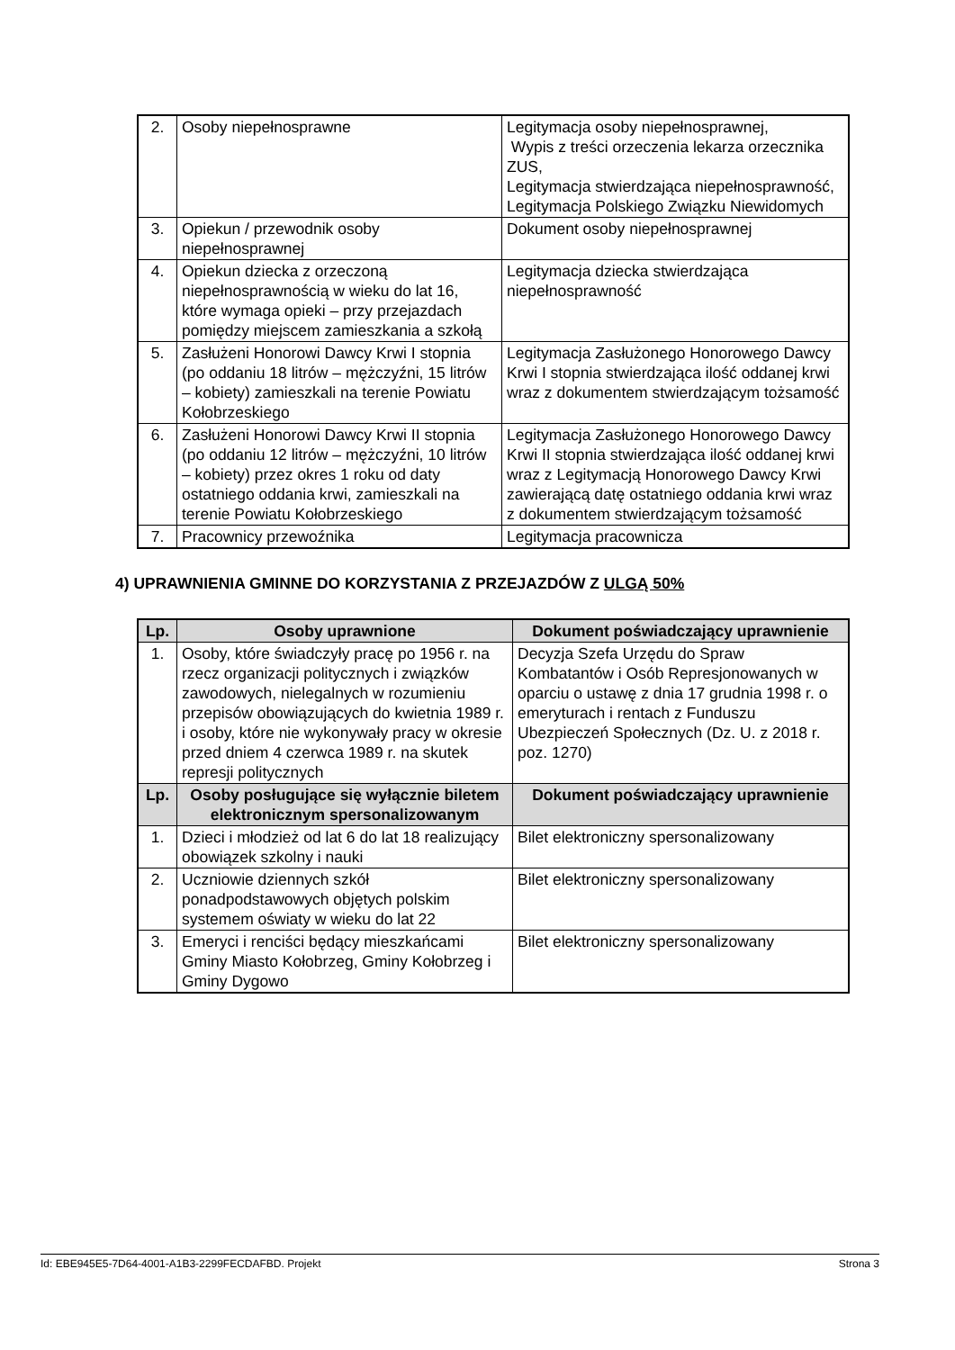| 2. | Osoby niepełnosprawne | Legitymacja osoby niepełnosprawnej, Wypis z treści orzeczenia lekarza orzecznika ZUS, Legitymacja stwierdzająca niepełnosprawność, Legitymacja Polskiego Związku Niewidomych |
| 3. | Opiekun / przewodnik osoby niepełnosprawnej | Dokument osoby niepełnosprawnej |
| 4. | Opiekun dziecka z orzeczoną niepełnosprawnością w wieku do lat 16, które wymaga opieki – przy przejazdach pomiędzy miejscem zamieszkania a szkołą | Legitymacja dziecka stwierdzająca niepełnosprawność |
| 5. | Zasłużeni Honorowi Dawcy Krwi I stopnia (po oddaniu 18 litrów – mężczyźni, 15 litrów – kobiety) zamieszkali na terenie Powiatu Kołobrzeskiego | Legitymacja Zasłużonego Honorowego Dawcy Krwi I stopnia stwierdzająca ilość oddanej krwi wraz z dokumentem stwierdzającym tożsamość |
| 6. | Zasłużeni Honorowi Dawcy Krwi II stopnia (po oddaniu 12 litrów – mężczyźni, 10 litrów – kobiety) przez okres 1 roku od daty ostatniego oddania krwi, zamieszkali na terenie Powiatu Kołobrzeskiego | Legitymacja Zasłużonego Honorowego Dawcy Krwi II stopnia stwierdzająca ilość oddanej krwi wraz z Legitymacją Honorowego Dawcy Krwi zawierającą datę ostatniego oddania krwi wraz z dokumentem stwierdzającym tożsamość |
| 7. | Pracownicy przewoźnika | Legitymacja pracownicza |
4) UPRAWNIENIA GMINNE DO KORZYSTANIA Z PRZEJAZDÓW Z ULGĄ 50%
| Lp. | Osoby uprawnione | Dokument poświadczający uprawnienie |
| --- | --- | --- |
| 1. | Osoby, które świadczyły pracę po 1956 r. na rzecz organizacji politycznych i związków zawodowych, nielegalnych w rozumieniu przepisów obowiązujących do kwietnia 1989 r. i osoby, które nie wykonywały pracy w okresie przed dniem 4 czerwca 1989 r. na skutek represji politycznych | Decyzja Szefa Urzędu do Spraw Kombatantów i Osób Represjonowanych w oparciu o ustawę z dnia 17 grudnia 1998 r. o emeryturach i rentach z Funduszu Ubezpieczeń Społecznych (Dz. U. z 2018 r. poz. 1270) |
| Lp. | Osoby posługujące się wyłącznie biletem elektronicznym spersonalizowanym | Dokument poświadczający uprawnienie |
| 1. | Dzieci i młodzież od lat 6 do lat 18 realizujący obowiązek szkolny i nauki | Bilet elektroniczny spersonalizowany |
| 2. | Uczniowie dziennych szkół ponadpodstawowych objętych polskim systemem oświaty w wieku do lat 22 | Bilet elektroniczny spersonalizowany |
| 3. | Emeryci i renciści będący mieszkańcami Gminy Miasto Kołobrzeg, Gminy Kołobrzeg i Gminy Dygowo | Bilet elektroniczny spersonalizowany |
Id: EBE945E5-7D64-4001-A1B3-2299FECDAFBD. Projekt Strona 3